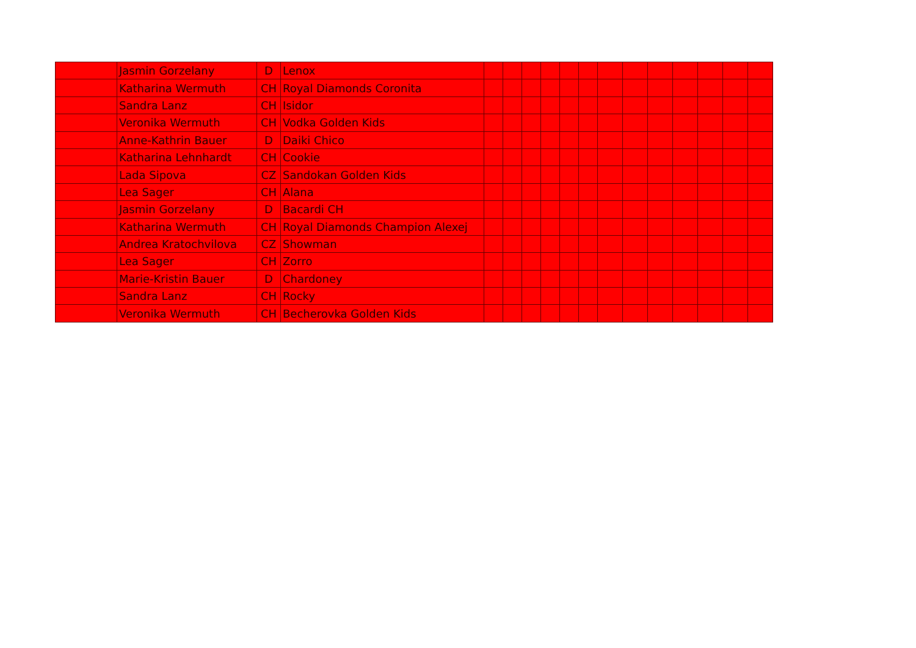| | Jasmin Gorzelany | D | Lenox | | | | | | | | | | | | | |
| | Katharina Wermuth | CH | Royal Diamonds Coronita | | | | | | | | | | | | | |
| | Sandra Lanz | CH | Isidor | | | | | | | | | | | | | |
| | Veronika Wermuth | CH | Vodka Golden Kids | | | | | | | | | | | | | |
| | Anne-Kathrin Bauer | D | Daiki Chico | | | | | | | | | | | | | |
| | Katharina Lehnhardt | CH | Cookie | | | | | | | | | | | | | |
| | Lada Sipova | CZ | Sandokan Golden Kids | | | | | | | | | | | | | |
| | Lea Sager | CH | Alana | | | | | | | | | | | | | |
| | Jasmin Gorzelany | D | Bacardi CH | | | | | | | | | | | | | |
| | Katharina Wermuth | CH | Royal Diamonds Champion Alexej | | | | | | | | | | | | | |
| | Andrea Kratochvilova | CZ | Showman | | | | | | | | | | | | | |
| | Lea Sager | CH | Zorro | | | | | | | | | | | | | |
| | Marie-Kristin Bauer | D | Chardoney | | | | | | | | | | | | | |
| | Sandra Lanz | CH | Rocky | | | | | | | | | | | | | |
| | Veronika Wermuth | CH | Becherovka Golden Kids | | | | | | | | | | | | | |